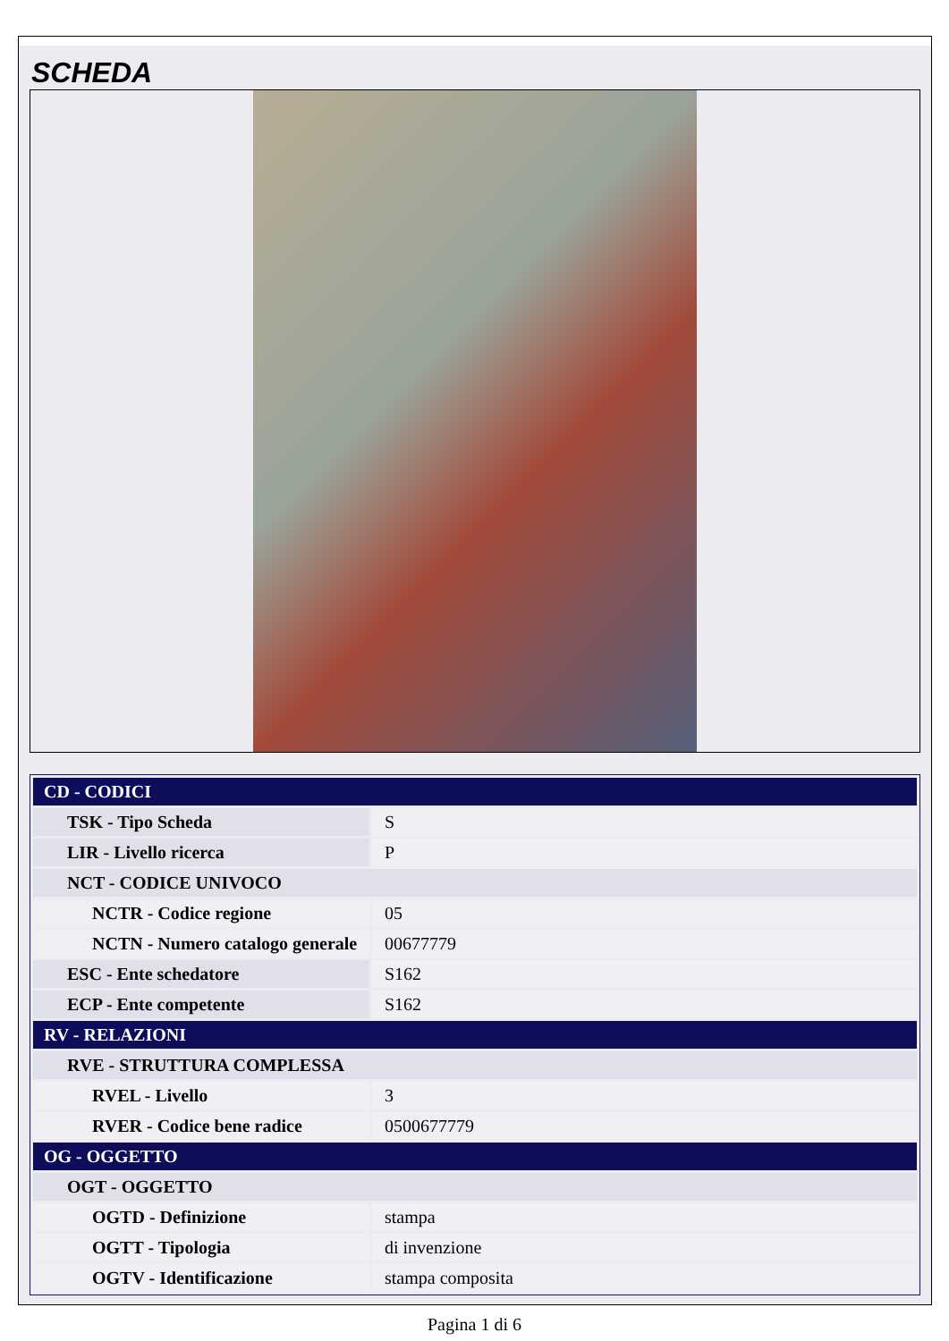SCHEDA
| CD - CODICI | |
| TSK - Tipo Scheda | S |
| LIR - Livello ricerca | P |
| NCT - CODICE UNIVOCO | |
| NCTR - Codice regione | 05 |
| NCTN - Numero catalogo generale | 00677779 |
| ESC - Ente schedatore | S162 |
| ECP - Ente competente | S162 |
| RV - RELAZIONI | |
| RVE - STRUTTURA COMPLESSA | |
| RVEL - Livello | 3 |
| RVER - Codice bene radice | 0500677779 |
| OG - OGGETTO | |
| OGT - OGGETTO | |
| OGTD - Definizione | stampa |
| OGTT - Tipologia | di invenzione |
| OGTV - Identificazione | stampa composita |
Pagina 1 di 6